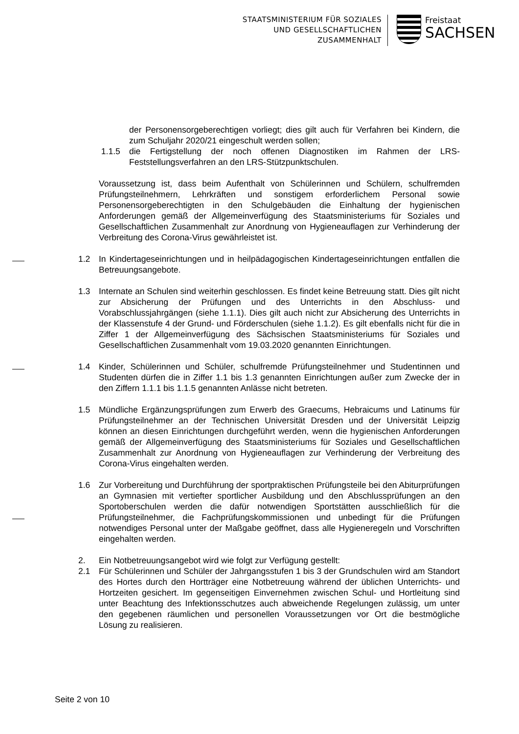STAATSMINISTERIUM FÜR SOZIALES
UND GESELLSCHAFTLICHEN
ZUSAMMENHALT
Freistaat
SACHSEN
der Personensorgeberechtigen vorliegt; dies gilt auch für Verfahren bei Kindern, die zum Schuljahr 2020/21 eingeschult werden sollen;
1.1.5 die Fertigstellung der noch offenen Diagnostiken im Rahmen der LRS-Feststellungsverfahren an den LRS-Stützpunktschulen.
Voraussetzung ist, dass beim Aufenthalt von Schülerinnen und Schülern, schulfremden Prüfungsteilnehmern, Lehrkräften und sonstigem erforderlichem Personal sowie Personensorgeberechtigten in den Schulgebäuden die Einhaltung der hygienischen Anforderungen gemäß der Allgemeinverfügung des Staatsministeriums für Soziales und Gesellschaftlichen Zusammenhalt zur Anordnung von Hygieneauflagen zur Verhinderung der Verbreitung des Corona-Virus gewährleistet ist.
1.2 In Kindertageseinrichtungen und in heilpädagogischen Kindertageseinrichtungen entfallen die Betreuungsangebote.
1.3 Internate an Schulen sind weiterhin geschlossen. Es findet keine Betreuung statt. Dies gilt nicht zur Absicherung der Prüfungen und des Unterrichts in den Abschluss- und Vorabschlussjahrgängen (siehe 1.1.1). Dies gilt auch nicht zur Absicherung des Unterrichts in der Klassenstufe 4 der Grund- und Förderschulen (siehe 1.1.2). Es gilt ebenfalls nicht für die in Ziffer 1 der Allgemeinverfügung des Sächsischen Staatsministeriums für Soziales und Gesellschaftlichen Zusammenhalt vom 19.03.2020 genannten Einrichtungen.
1.4 Kinder, Schülerinnen und Schüler, schulfremde Prüfungsteilnehmer und Studentinnen und Studenten dürfen die in Ziffer 1.1 bis 1.3 genannten Einrichtungen außer zum Zwecke der in den Ziffern 1.1.1 bis 1.1.5 genannten Anlässe nicht betreten.
1.5 Mündliche Ergänzungsprüfungen zum Erwerb des Graecums, Hebraicums und Latinums für Prüfungsteilnehmer an der Technischen Universität Dresden und der Universität Leipzig können an diesen Einrichtungen durchgeführt werden, wenn die hygienischen Anforderungen gemäß der Allgemeinverfügung des Staatsministeriums für Soziales und Gesellschaftlichen Zusammenhalt zur Anordnung von Hygieneauflagen zur Verhinderung der Verbreitung des Corona-Virus eingehalten werden.
1.6 Zur Vorbereitung und Durchführung der sportpraktischen Prüfungsteile bei den Abiturprüfungen an Gymnasien mit vertiefter sportlicher Ausbildung und den Abschlussprüfungen an den Sportoberschulen werden die dafür notwendigen Sportstätten ausschließlich für die Prüfungsteilnehmer, die Fachprüfungskommissionen und unbedingt für die Prüfungen notwendiges Personal unter der Maßgabe geöffnet, dass alle Hygieneregeln und Vorschriften eingehalten werden.
2. Ein Notbetreuungsangebot wird wie folgt zur Verfügung gestellt:
2.1 Für Schülerinnen und Schüler der Jahrgangsstufen 1 bis 3 der Grundschulen wird am Standort des Hortes durch den Hortträger eine Notbetreuung während der üblichen Unterrichts- und Hortzeiten gesichert. Im gegenseitigen Einvernehmen zwischen Schul- und Hortleitung sind unter Beachtung des Infektionsschutzes auch abweichende Regelungen zulässig, um unter den gegebenen räumlichen und personellen Voraussetzungen vor Ort die bestmögliche Lösung zu realisieren.
Seite 2 von 10